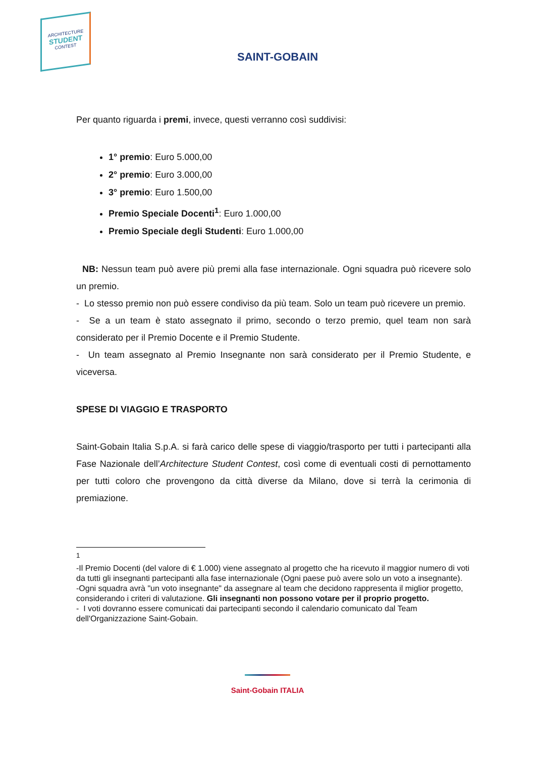ARCHITECTURE
STUDENT
CONTEST
SAINT-GOBAIN
Per quanto riguarda i premi, invece, questi verranno così suddivisi:
1° premio: Euro 5.000,00
2° premio: Euro 3.000,00
3° premio: Euro 1.500,00
Premio Speciale Docenti<sup>1</sup>: Euro 1.000,00
Premio Speciale degli Studenti: Euro 1.000,00
NB: Nessun team può avere più premi alla fase internazionale. Ogni squadra può ricevere solo un premio.
- Lo stesso premio non può essere condiviso da più team. Solo un team può ricevere un premio.
- Se a un team è stato assegnato il primo, secondo o terzo premio, quel team non sarà considerato per il Premio Docente e il Premio Studente.
- Un team assegnato al Premio Insegnante non sarà considerato per il Premio Studente, e viceversa.
SPESE DI VIAGGIO E TRASPORTO
Saint-Gobain Italia S.p.A. si farà carico delle spese di viaggio/trasporto per tutti i partecipanti alla Fase Nazionale dell’Architecture Student Contest, così come di eventuali costi di pernottamento per tutti coloro che provengono da città diverse da Milano, dove si terrà la cerimonia di premiazione.
<sup>1</sup>
-Il Premio Docenti (del valore di € 1.000) viene assegnato al progetto che ha ricevuto il maggior numero di voti da tutti gli insegnanti partecipanti alla fase internazionale (Ogni paese può avere solo un voto a insegnante).
-Ogni squadra avrà "un voto insegnante" da assegnare al team che decidono rappresenta il miglior progetto, considerando i criteri di valutazione. Gli insegnanti non possono votare per il proprio progetto.
- I voti dovranno essere comunicati dai partecipanti secondo il calendario comunicato dal Team dell'Organizzazione Saint-Gobain.
Saint-Gobain ITALIA